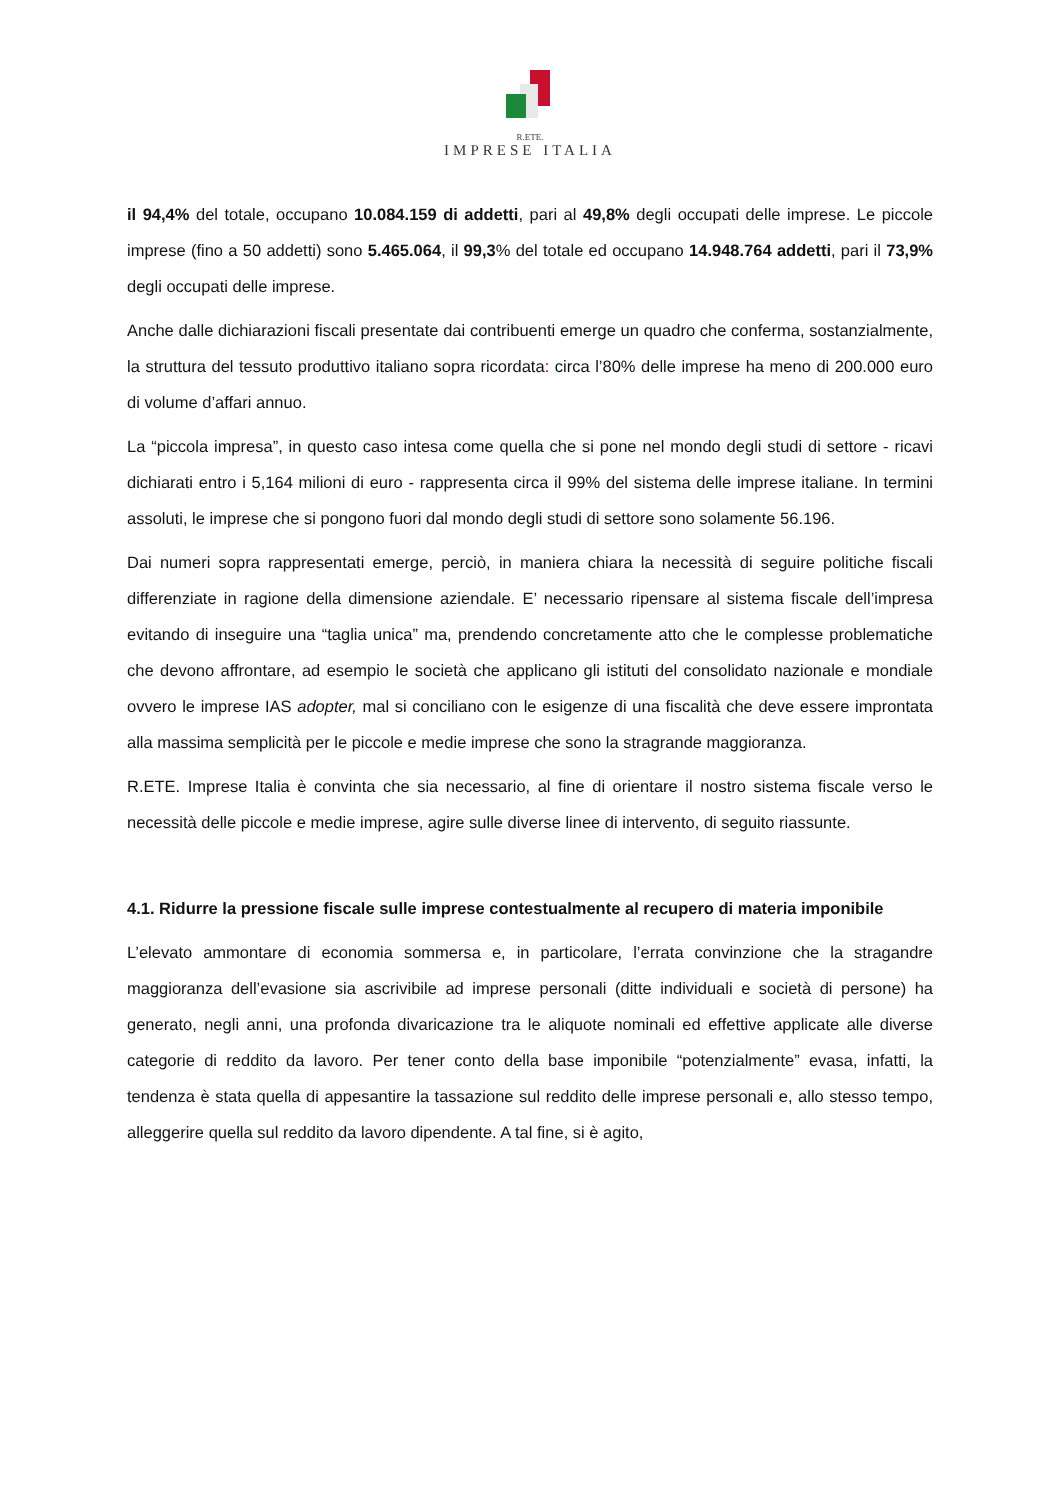R.ETE.
IMPRESE ITALIA
il 94,4% del totale, occupano 10.084.159 di addetti, pari al 49,8% degli occupati delle imprese. Le piccole imprese (fino a 50 addetti) sono 5.465.064, il 99,3% del totale ed occupano 14.948.764 addetti, pari il 73,9% degli occupati delle imprese.
Anche dalle dichiarazioni fiscali presentate dai contribuenti emerge un quadro che conferma, sostanzialmente, la struttura del tessuto produttivo italiano sopra ricordata: circa l’80% delle imprese ha meno di 200.000 euro di volume d’affari annuo.
La “piccola impresa”, in questo caso intesa come quella che si pone nel mondo degli studi di settore - ricavi dichiarati entro i 5,164 milioni di euro - rappresenta circa il 99% del sistema delle imprese italiane. In termini assoluti, le imprese che si pongono fuori dal mondo degli studi di settore sono solamente 56.196.
Dai numeri sopra rappresentati emerge, perciò, in maniera chiara la necessità di seguire politiche fiscali differenziate in ragione della dimensione aziendale. E’ necessario ripensare al sistema fiscale dell’impresa evitando di inseguire una “taglia unica” ma, prendendo concretamente atto che le complesse problematiche che devono affrontare, ad esempio le società che applicano gli istituti del consolidato nazionale e mondiale ovvero le imprese IAS adopter, mal si conciliano con le esigenze di una fiscalità che deve essere improntata alla massima semplicità per le piccole e medie imprese che sono la stragrande maggioranza.
R.ETE. Imprese Italia è convinta che sia necessario, al fine di orientare il nostro sistema fiscale verso le necessità delle piccole e medie imprese, agire sulle diverse linee di intervento, di seguito riassunte.
4.1. Ridurre la pressione fiscale sulle imprese contestualmente al recupero di materia imponibile
L’elevato ammontare di economia sommersa e, in particolare, l’errata convinzione che la stragandre maggioranza dell’evasione sia ascrivibile ad imprese personali (ditte individuali e società di persone) ha generato, negli anni, una profonda divaricazione tra le aliquote nominali ed effettive applicate alle diverse categorie di reddito da lavoro. Per tener conto della base imponibile “potenzialmente” evasa, infatti, la tendenza è stata quella di appesantire la tassazione sul reddito delle imprese personali e, allo stesso tempo, alleggerire quella sul reddito da lavoro dipendente. A tal fine, si è agito,